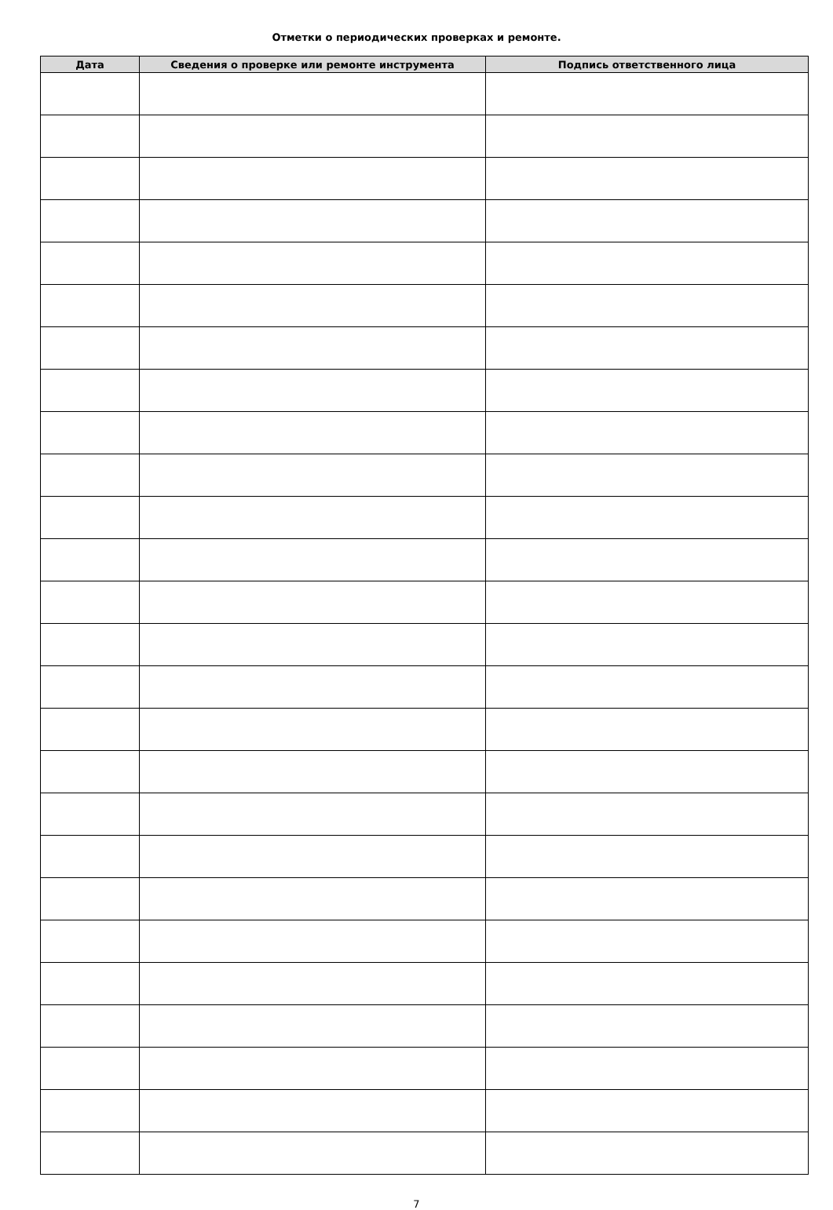Отметки о периодических проверках и ремонте.
| Дата | Сведения о проверке или ремонте инструмента | Подпись ответственного лица |
| --- | --- | --- |
7